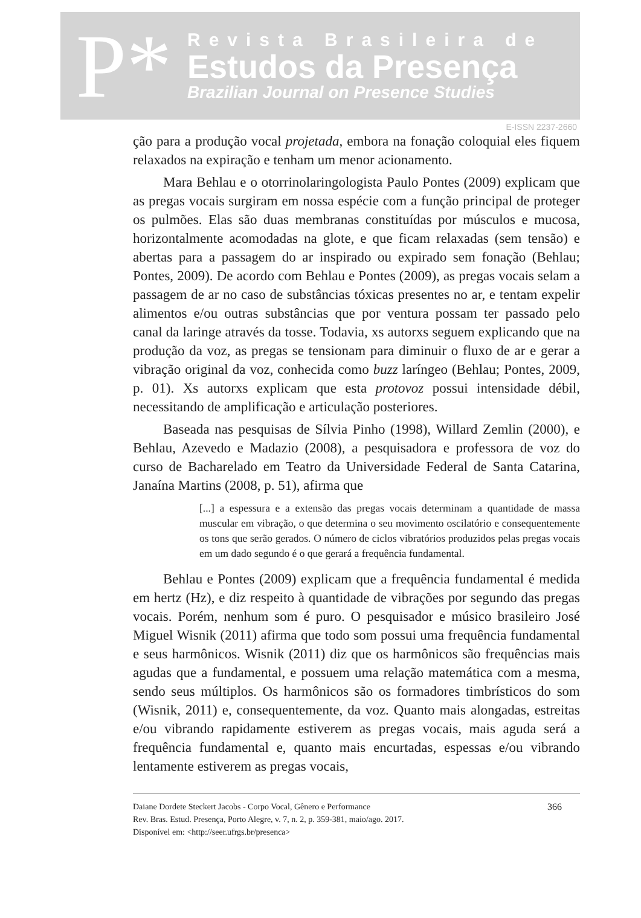P*
Revista Brasileira de
Estudos da Presença
Brazilian Journal on Presence Studies
E-ISSN 2237-2660
ção para a produção vocal projetada, embora na fonação coloquial eles fiquem relaxados na expiração e tenham um menor acionamento.
Mara Behlau e o otorrinolaringologista Paulo Pontes (2009) explicam que as pregas vocais surgiram em nossa espécie com a função principal de proteger os pulmões. Elas são duas membranas constituídas por músculos e mucosa, horizontalmente acomodadas na glote, e que ficam relaxadas (sem tensão) e abertas para a passagem do ar inspirado ou expirado sem fonação (Behlau; Pontes, 2009). De acordo com Behlau e Pontes (2009), as pregas vocais selam a passagem de ar no caso de substâncias tóxicas presentes no ar, e tentam expelir alimentos e/ou outras substâncias que por ventura possam ter passado pelo canal da laringe através da tosse. Todavia, xs autorxs seguem explicando que na produção da voz, as pregas se tensionam para diminuir o fluxo de ar e gerar a vibração original da voz, conhecida como buzz laríngeo (Behlau; Pontes, 2009, p. 01). Xs autorxs explicam que esta protovoz possui intensidade débil, necessitando de amplificação e articulação posteriores.
Baseada nas pesquisas de Sílvia Pinho (1998), Willard Zemlin (2000), e Behlau, Azevedo e Madazio (2008), a pesquisadora e professora de voz do curso de Bacharelado em Teatro da Universidade Federal de Santa Catarina, Janaína Martins (2008, p. 51), afirma que
[...] a espessura e a extensão das pregas vocais determinam a quantidade de massa muscular em vibração, o que determina o seu movimento oscilatório e consequentemente os tons que serão gerados. O número de ciclos vibratórios produzidos pelas pregas vocais em um dado segundo é o que gerará a frequência fundamental.
Behlau e Pontes (2009) explicam que a frequência fundamental é medida em hertz (Hz), e diz respeito à quantidade de vibrações por segundo das pregas vocais. Porém, nenhum som é puro. O pesquisador e músico brasileiro José Miguel Wisnik (2011) afirma que todo som possui uma frequência fundamental e seus harmônicos. Wisnik (2011) diz que os harmônicos são frequências mais agudas que a fundamental, e possuem uma relação matemática com a mesma, sendo seus múltiplos. Os harmônicos são os formadores timbrísticos do som (Wisnik, 2011) e, consequentemente, da voz. Quanto mais alongadas, estreitas e/ou vibrando rapidamente estiverem as pregas vocais, mais aguda será a frequência fundamental e, quanto mais encurtadas, espessas e/ou vibrando lentamente estiverem as pregas vocais,
Daiane Dordete Steckert Jacobs - Corpo Vocal, Gênero e Performance
Rev. Bras. Estud. Presença, Porto Alegre, v. 7, n. 2, p. 359-381, maio/ago. 2017.
Disponível em: <http://seer.ufrgs.br/presenca>
366